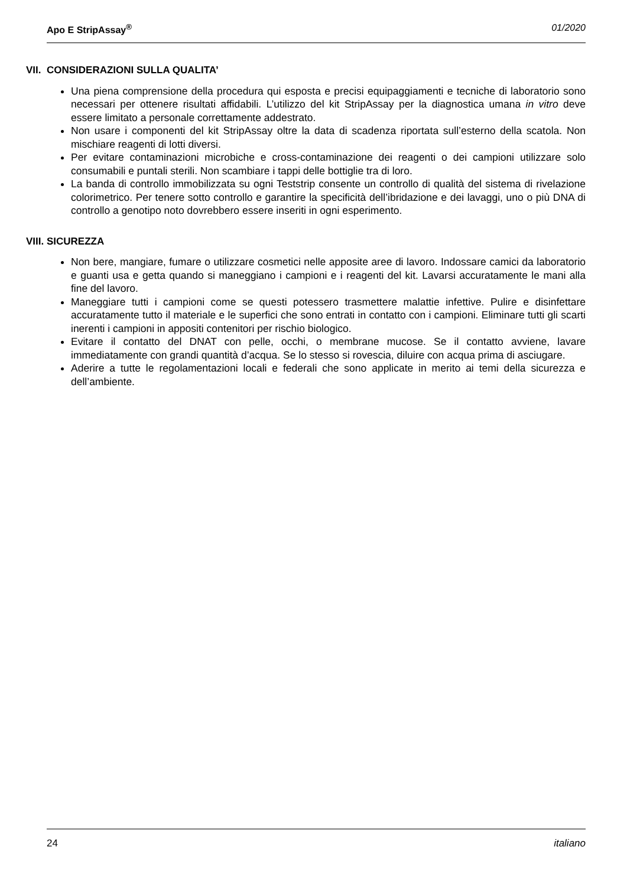Apo E StripAssay<sup>®</sup> 01/2020
VII. CONSIDERAZIONI SULLA QUALITA’
Una piena comprensione della procedura qui esposta e precisi equipaggiamenti e tecniche di laboratorio sono necessari per ottenere risultati affidabili. L’utilizzo del kit StripAssay per la diagnostica umana in vitro deve essere limitato a personale correttamente addestrato.
Non usare i componenti del kit StripAssay oltre la data di scadenza riportata sull’esterno della scatola. Non mischiare reagenti di lotti diversi.
Per evitare contaminazioni microbiche e cross-contaminazione dei reagenti o dei campioni utilizzare solo consumabili e puntali sterili. Non scambiare i tappi delle bottiglie tra di loro.
La banda di controllo immobilizzata su ogni Teststrip consente un controllo di qualità del sistema di rivelazione colorimetrico. Per tenere sotto controllo e garantire la specificità dell’ibridazione e dei lavaggi, uno o più DNA di controllo a genotipo noto dovrebbero essere inseriti in ogni esperimento.
VIII. SICUREZZA
Non bere, mangiare, fumare o utilizzare cosmetici nelle apposite aree di lavoro. Indossare camici da laboratorio e guanti usa e getta quando si maneggiano i campioni e i reagenti del kit. Lavarsi accuratamente le mani alla fine del lavoro.
Maneggiare tutti i campioni come se questi potessero trasmettere malattie infettive. Pulire e disinfettare accuratamente tutto il materiale e le superfici che sono entrati in contatto con i campioni. Eliminare tutti gli scarti inerenti i campioni in appositi contenitori per rischio biologico.
Evitare il contatto del DNAT con pelle, occhi, o membrane mucose. Se il contatto avviene, lavare immediatamente con grandi quantità d’acqua. Se lo stesso si rovescia, diluire con acqua prima di asciugare.
Aderire a tutte le regolamentazioni locali e federali che sono applicate in merito ai temi della sicurezza e dell’ambiente.
24 italiano